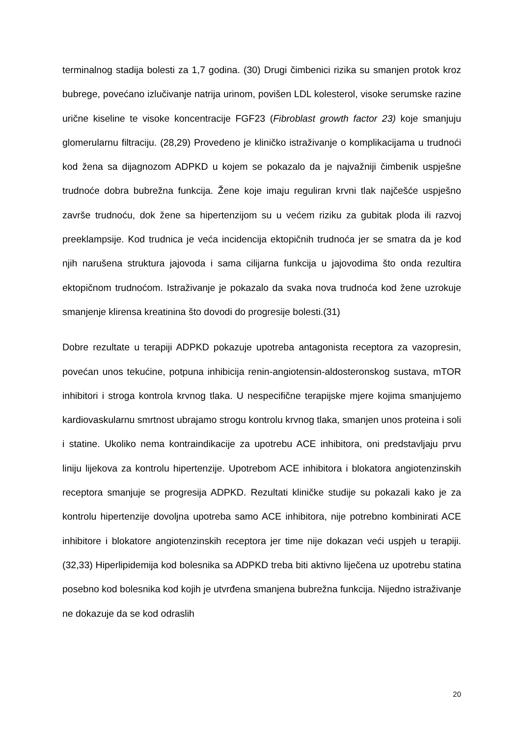terminalnog stadija bolesti za 1,7 godina. (30) Drugi čimbenici rizika su smanjen protok kroz bubrege, povećano izlučivanje natrija urinom, povišen LDL kolesterol, visoke serumske razine urične kiseline te visoke koncentracije FGF23 (Fibroblast growth factor 23) koje smanjuju glomerularnu filtraciju. (28,29) Provedeno je kliničko istraživanje o komplikacijama u trudnoći kod žena sa dijagnozom ADPKD u kojem se pokazalo da je najvažniji čimbenik uspješne trudnoće dobra bubrežna funkcija. Žene koje imaju reguliran krvni tlak najčešće uspješno završe trudnoću, dok žene sa hipertenzijom su u većem riziku za gubitak ploda ili razvoj preeklampsije. Kod trudnica je veća incidencija ektopičnih trudnoća jer se smatra da je kod njih narušena struktura jajovoda i sama cilijarna funkcija u jajovodima što onda rezultira ektopičnom trudnoćom. Istraživanje je pokazalo da svaka nova trudnoća kod žene uzrokuje smanjenje klirensa kreatinina što dovodi do progresije bolesti.(31)
Dobre rezultate u terapiji ADPKD pokazuje upotreba antagonista receptora za vazopresin, povećan unos tekućine, potpuna inhibicija renin-angiotensin-aldosteronskog sustava, mTOR inhibitori i stroga kontrola krvnog tlaka. U nespecifične terapijske mjere kojima smanjujemo kardiovaskularnu smrtnost ubrajamo strogu kontrolu krvnog tlaka, smanjen unos proteina i soli i statine. Ukoliko nema kontraindikacije za upotrebu ACE inhibitora, oni predstavljaju prvu liniju lijekova za kontrolu hipertenzije. Upotrebom ACE inhibitora i blokatora angiotenzinskih receptora smanjuje se progresija ADPKD. Rezultati kliničke studije su pokazali kako je za kontrolu hipertenzije dovoljna upotreba samo ACE inhibitora, nije potrebno kombinirati ACE inhibitore i blokatore angiotenzinskih receptora jer time nije dokazan veći uspjeh u terapiji.(32,33) Hiperlipidemija kod bolesnika sa ADPKD treba biti aktivno liječena uz upotrebu statina posebno kod bolesnika kod kojih je utvrđena smanjena bubrežna funkcija. Nijedno istraživanje ne dokazuje da se kod odraslih
20